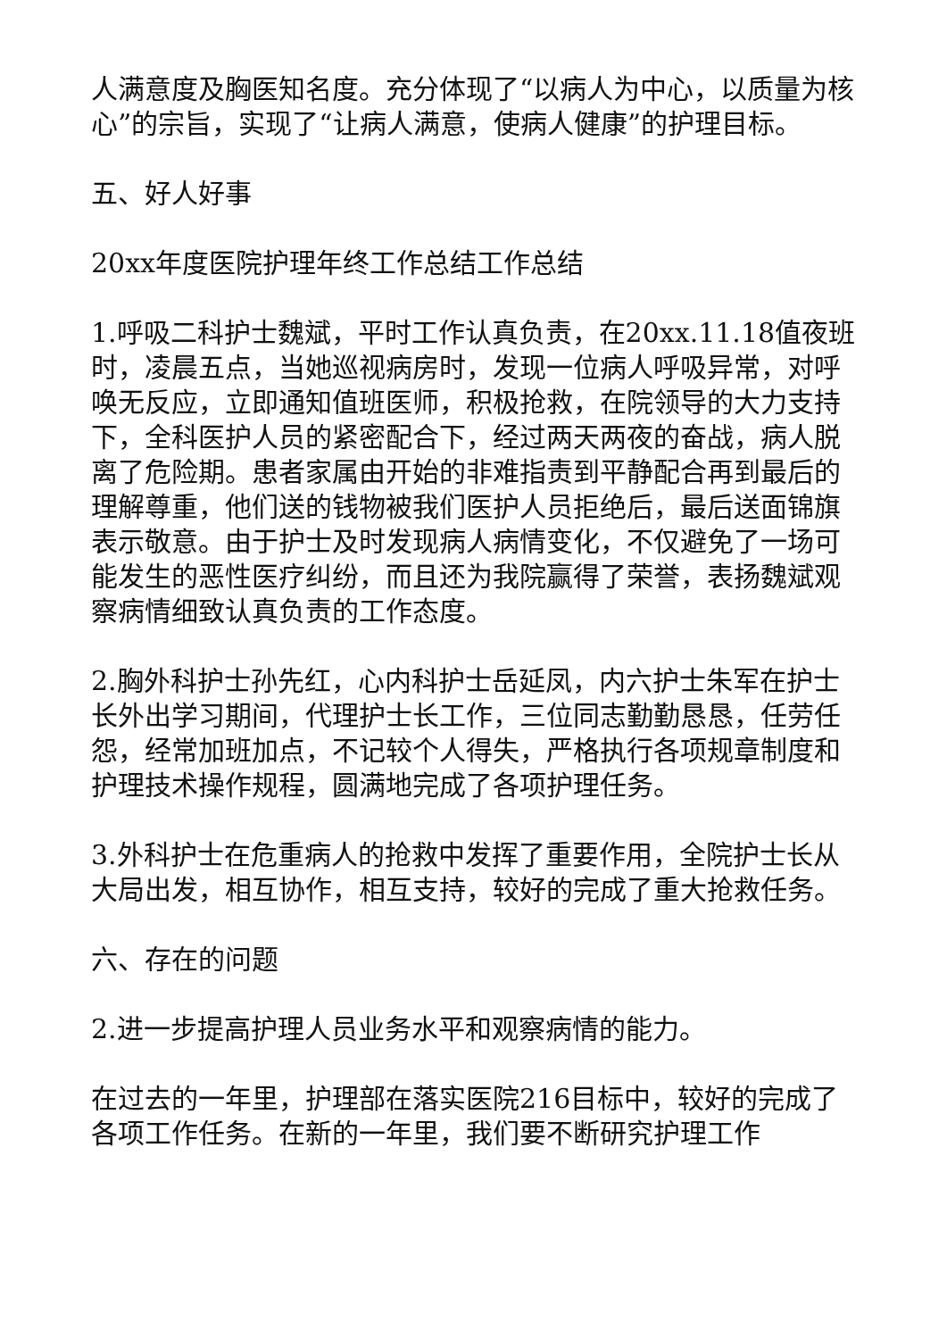人满意度及胸医知名度。充分体现了“以病人为中心，以质量为核心”的宗旨，实现了“让病人满意，使病人健康”的护理目标。
五、好人好事
20xx年度医院护理年终工作总结工作总结
1.呼吸二科护士魏斌，平时工作认真负责，在20xx.11.18值夜班时，凌晨五点，当她巡视病房时，发现一位病人呼吸异常，对呼唤无反应，立即通知值班医师，积极抢救，在院领导的大力支持下，全科医护人员的紧密配合下，经过两天两夜的奋战，病人脱离了危险期。患者家属由开始的非难指责到平静配合再到最后的理解尊重，他们送的钱物被我们医护人员拒绝后，最后送面锦旗表示敬意。由于护士及时发现病人病情变化，不仅避免了一场可能发生的恶性医疗纠纷，而且还为我院赢得了荣誉，表扬魏斌观察病情细致认真负责的工作态度。
2.胸外科护士孙先红，心内科护士岳延凤，内六护士朱军在护士长外出学习期间，代理护士长工作，三位同志勤勤恳恳，任劳任怨，经常加班加点，不记较个人得失，严格执行各项规章制度和护理技术操作规程，圆满地完成了各项护理任务。
3.外科护士在危重病人的抢救中发挥了重要作用，全院护士长从大局出发，相互协作，相互支持，较好的完成了重大抢救任务。
六、存在的问题
2.进一步提高护理人员业务水平和观察病情的能力。
在过去的一年里，护理部在落实医院216目标中，较好的完成了各项工作任务。在新的一年里，我们要不断研究护理工作